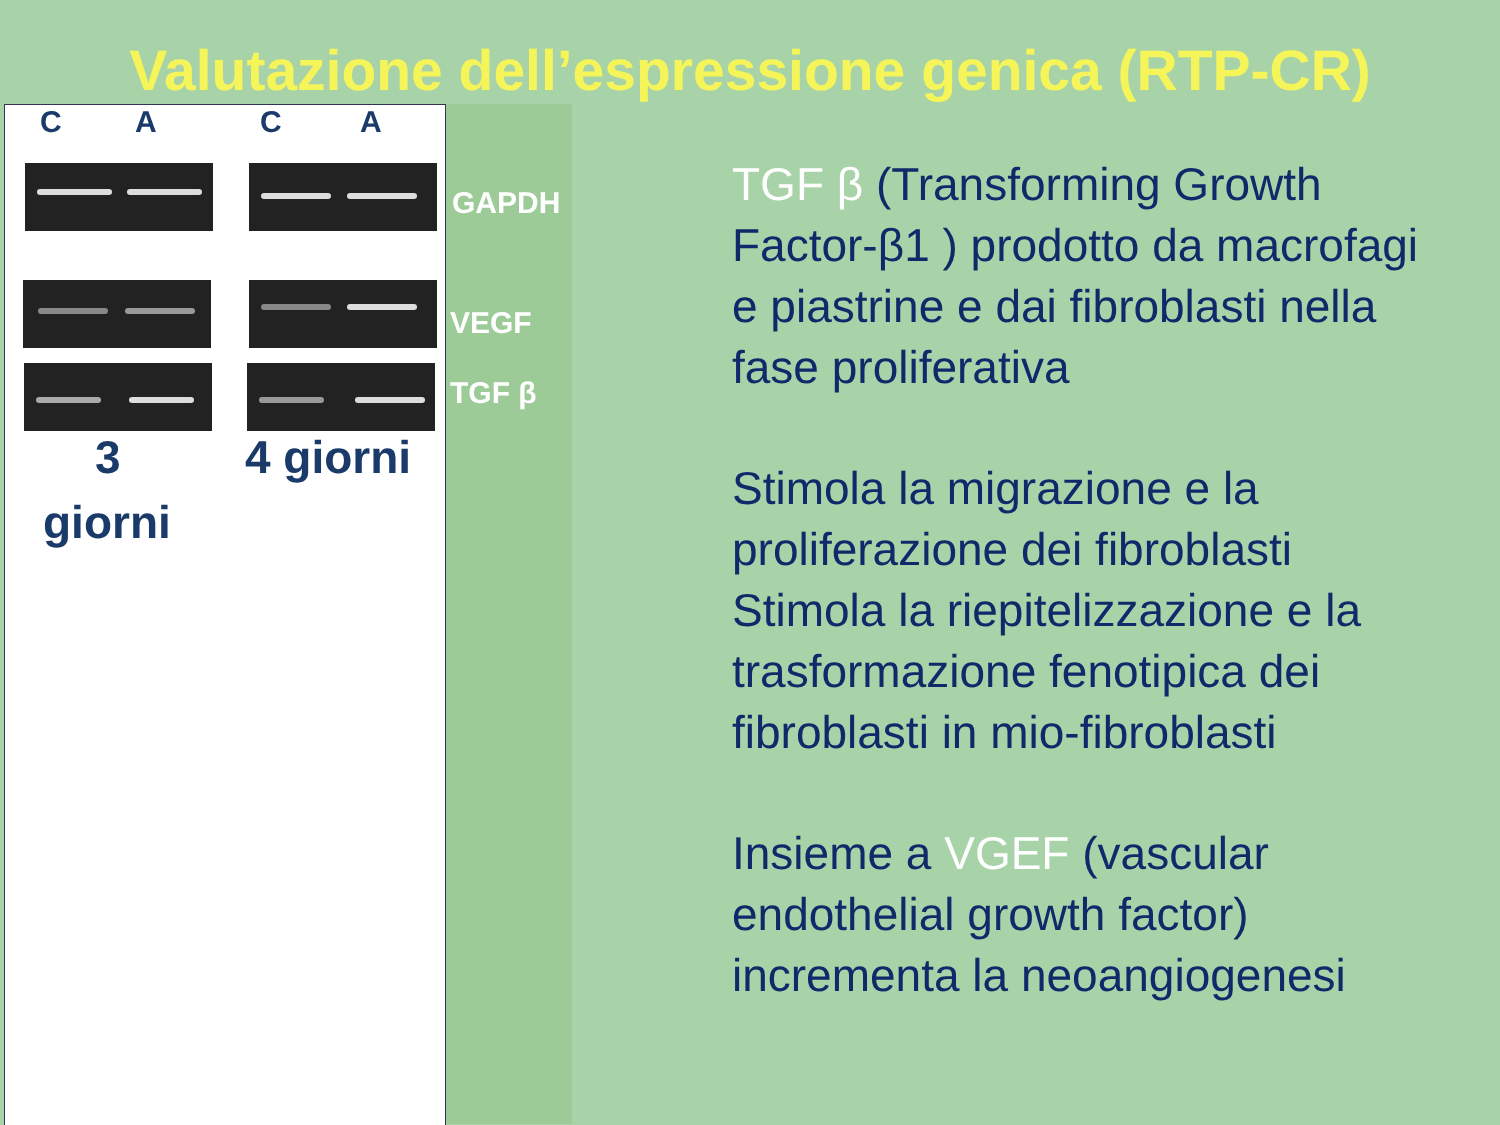Valutazione dell’espressione genica (RTP-CR)
C A C A
3 4 giorni
giorni
GAPDH
VEGF
TGF β
TGF β (Transforming Growth Factor-β1 ) prodotto da macrofagi e piastrine e dai fibroblasti nella fase proliferativa
Stimola la migrazione e la proliferazione dei fibroblasti Stimola la riepitelizzazione e la trasformazione fenotipica dei fibroblasti in mio-fibroblasti
Insieme a VGEF (vascular endothelial growth factor) incrementa la neoangiogenesi